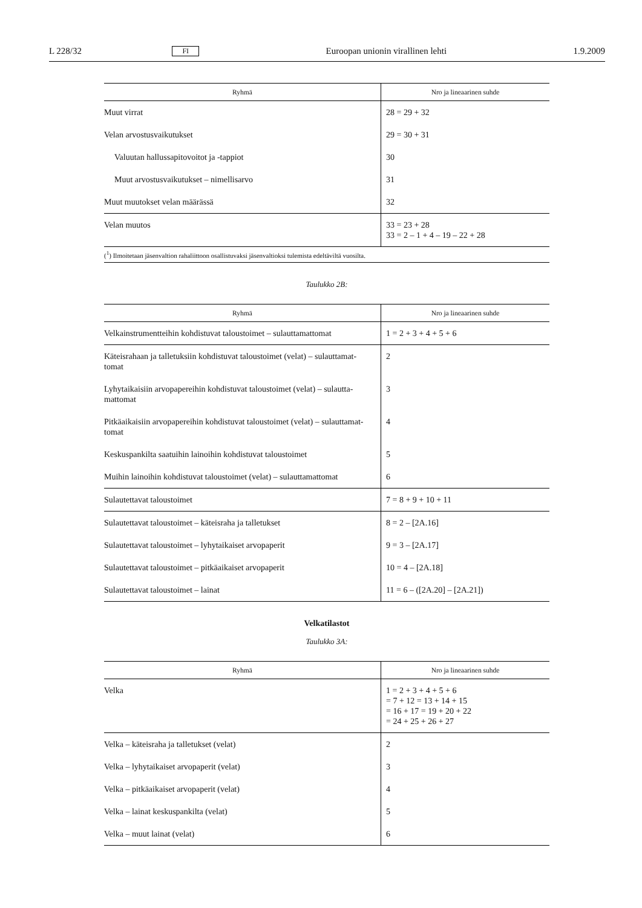L 228/32 FI Euroopan unionin virallinen lehti 1.9.2009
| Ryhmä | Nro ja lineaarinen suhde |
| --- | --- |
| Muut virrat | 28 = 29 + 32 |
| Velan arvostusvaikutukset | 29 = 30 + 31 |
| Valuutan hallussapitovoitot ja -tappiot | 30 |
| Muut arvostusvaikutukset – nimellisarvo | 31 |
| Muut muutokset velan määrässä | 32 |
| Velan muutos | 33 = 23 + 28 33 = 2 – 1 + 4 – 19 – 22 + 28 |
(<sup>1</sup>) Ilmoitetaan jäsenvaltion rahaliittoon osallistuvaksi jäsenvaltioksi tulemista edeltäviltä vuosilta.
Taulukko 2B:
| Ryhmä | Nro ja lineaarinen suhde |
| --- | --- |
| Velkainstrumentteihin kohdistuvat taloustoimet – sulauttamattomat | 1 = 2 + 3 + 4 + 5 + 6 |
| Käteisrahaan ja talletuksiin kohdistuvat taloustoimet (velat) – sulauttamat-tomat | 2 |
| Lyhytaikaisiin arvopapereihin kohdistuvat taloustoimet (velat) – sulautta-mattomat | 3 |
| Pitkäaikaisiin arvopapereihin kohdistuvat taloustoimet (velat) – sulauttamat-tomat | 4 |
| Keskuspankilta saatuihin lainoihin kohdistuvat taloustoimet | 5 |
| Muihin lainoihin kohdistuvat taloustoimet (velat) – sulauttamattomat | 6 |
| Sulautettavat taloustoimet | 7 = 8 + 9 + 10 + 11 |
| Sulautettavat taloustoimet – käteisraha ja talletukset | 8 = 2 – [2A.16] |
| Sulautettavat taloustoimet – lyhytaikaiset arvopaperit | 9 = 3 – [2A.17] |
| Sulautettavat taloustoimet – pitkäaikaiset arvopaperit | 10 = 4 – [2A.18] |
| Sulautettavat taloustoimet – lainat | 11 = 6 – ([2A.20] – [2A.21]) |
Velkatilastot
Taulukko 3A:
| Ryhmä | Nro ja lineaarinen suhde |
| --- | --- |
| Velka | 1 = 2 + 3 + 4 + 5 + 6 = 7 + 12 = 13 + 14 + 15 = 16 + 17 = 19 + 20 + 22 = 24 + 25 + 26 + 27 |
| Velka – käteisraha ja talletukset (velat) | 2 |
| Velka – lyhytaikaiset arvopaperit (velat) | 3 |
| Velka – pitkäaikaiset arvopaperit (velat) | 4 |
| Velka – lainat keskuspankilta (velat) | 5 |
| Velka – muut lainat (velat) | 6 |